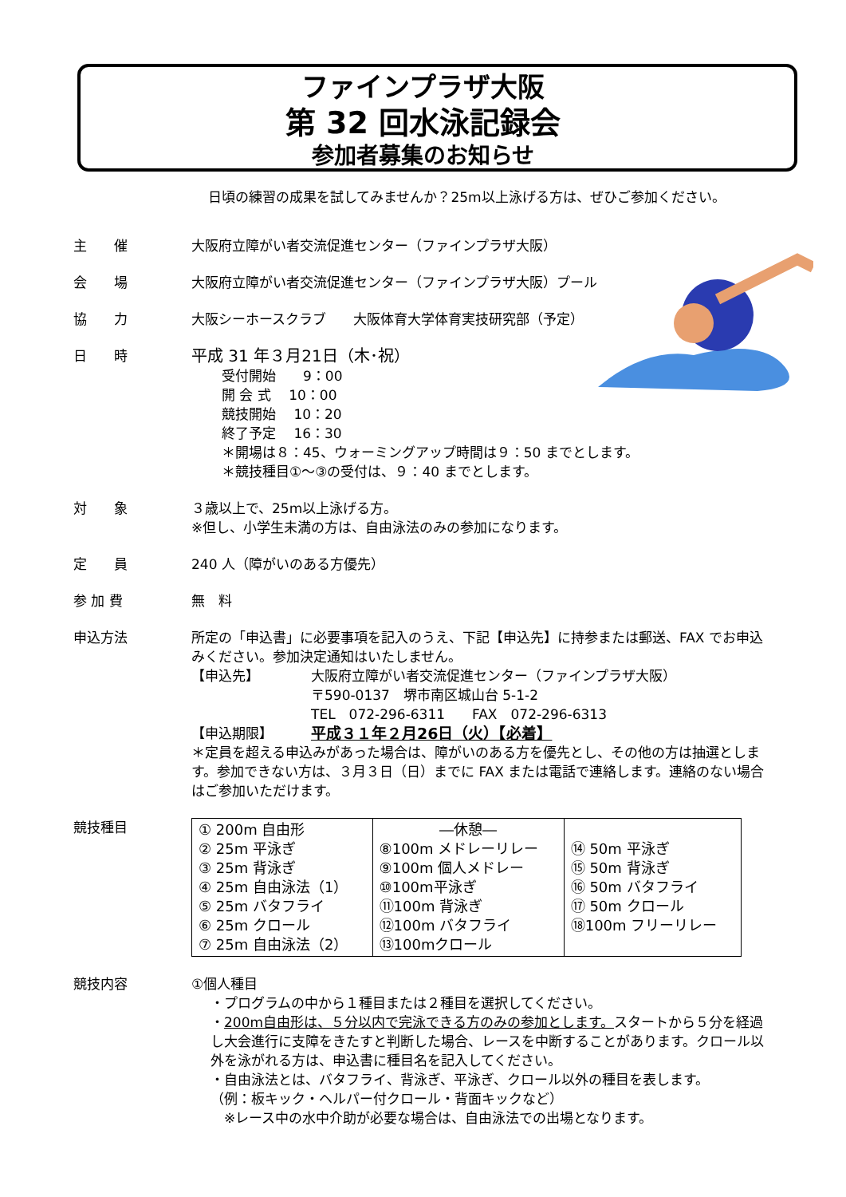ファインプラザ大阪
第 32 回水泳記録会
参加者募集のお知らせ
日頃の練習の成果を試してみませんか？25m以上泳げる方は、ぜひご参加ください。
主　　催 大阪府立障がい者交流促進センター（ファインプラザ大阪）
会　　場 大阪府立障がい者交流促進センター（ファインプラザ大阪）プール
協　　力 大阪シーホースクラブ　　大阪体育大学体育実技研究部（予定）
日　　時
平成 31 年３月21日（木･祝）
受付開始　　9：00
開 会 式　 10：00
競技開始　 10：20
終了予定　 16：30
＊開場は８：45、ウォーミングアップ時間は９：50 までとします。
＊競技種目①～③の受付は、９：40 までとします。
対　　象 ３歳以上で、25m以上泳げる方。
※但し、小学生未満の方は、自由泳法のみの参加になります。
定　　員 240 人（障がいのある方優先）
参 加 費 無　料
申込方法 所定の「申込書」に必要事項を記入のうえ、下記【申込先】に持参または郵送、FAX でお申込みください。参加決定通知はいたしません。
【申込先】 大阪府立障がい者交流促進センター（ファインプラザ大阪）
〒590-0137　堺市南区城山台 5-1-2
TEL　072-296-6311　　FAX　072-296-6313
【申込期限】 平成３１年２月26日（火）【必着】
＊定員を超える申込みがあった場合は、障がいのある方を優先とし、その他の方は抽選とします。参加できない方は、３月３日（日）までに FAX または電話で連絡します。連絡のない場合はご参加いただけます。
競技種目
| ① 200m 自由形 ② 25m 平泳ぎ ③ 25m 背泳ぎ ④ 25m 自由泳法（1） ⑤ 25m バタフライ ⑥ 25m クロール ⑦ 25m 自由泳法（2） | ―休憩― ⑧100m メドレーリレー ⑨100m 個人メドレー ⑩100m平泳ぎ ⑪100m 背泳ぎ ⑫100m バタフライ ⑬100mクロール | ⑭ 50m 平泳ぎ ⑮ 50m 背泳ぎ ⑯ 50m バタフライ ⑰ 50m クロール ⑱100m フリーリレー |
競技内容 ①個人種目
・プログラムの中から１種目または２種目を選択してください。
・200m自由形は、５分以内で完泳できる方のみの参加とします。スタートから５分を経過し大会進行に支障をきたすと判断した場合、レースを中断することがあります。クロール以外を泳がれる方は、申込書に種目名を記入してください。
・自由泳法とは、バタフライ、背泳ぎ、平泳ぎ、クロール以外の種目を表します。
（例：板キック・ヘルパー付クロール・背面キックなど）
　※レース中の水中介助が必要な場合は、自由泳法での出場となります。